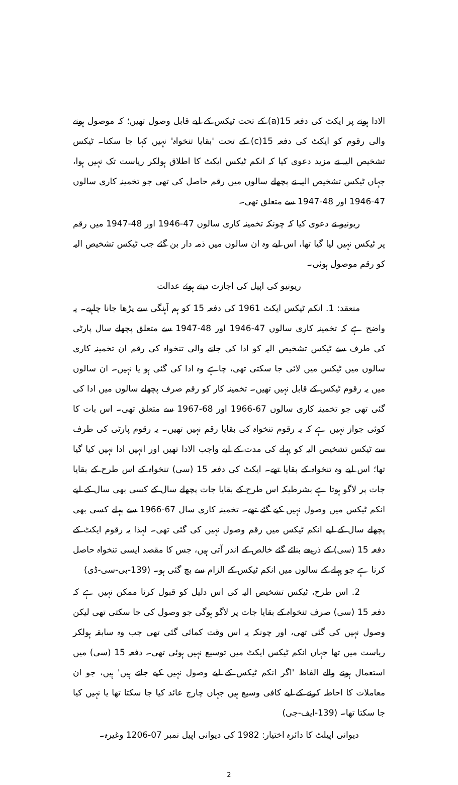الادا ہونے پر ایکٹ کی دفعہ 15(a) کے تحت ٹیکس کے لیے قابل وصول تھیں؛ کہ موصول ہونے والی رقوم کو ایکٹ کی دفعہ 15(c) کے تحت 'بقایا تنخواہ' نہیں کہا جا سکتا۔ ٹیکس تشخیص الیہ نے مزید دعوی کیا کہ انکم ٹیکس ایکٹ کا اطلاق ہولکر ریاست تک نہیں ہوا، جہاں ٹیکس تشخیص الیہ نے پچھلے سالوں میں رقم حاصل کی تھی جو تخمینہ کاری سالوں 47-1946 اور 48-1947 سے متعلق تھی۔
ریونیو نے دعوی کیا کہ چونکہ تخمینہ کاری سالوں 47-1946 اور 48-1947 میں رقم پر ٹیکس نہیں لیا گیا تھا، اس لیے وہ ان سالوں میں ذمہ دار بن گئے جب ٹیکس تشخیص الیہ کو رقم موصول ہوئی۔
ریونیو کی اپیل کی اجازت دیتے ہوئے عدالت
منعقد: 1. انکم ٹیکس ایکٹ 1961 کی دفعہ 15 کو ہم آہنگی سے پڑھا جانا چاہیے۔ یہ واضح ہے کہ تخمینہ کاری سالوں 47-1946 اور 48-1947 سے متعلق پچھلے سال پارٹی کی طرف سے ٹیکس تشخیص الیہ کو ادا کی جانے والی تنخواہ کی رقم ان تخمینہ کاری سالوں میں ٹیکس میں لائی جا سکتی تھی، چاہے وہ ادا کی گئی ہو یا نہیں۔ ان سالوں میں یہ رقوم ٹیکس کے قابل نہیں تھیں۔ تخمینہ کار کو رقم صرف پچھلے سالوں میں ادا کی گئی تھی جو تخمینہ کاری سالوں 67-1966 اور 68-1967 سے متعلق تھی۔ اس بات کا کوئی جواز نہیں ہے کہ یہ رقوم تنخواہ کی بقایا رقم نہیں تھیں۔ یہ رقوم پارٹی کی طرف سے ٹیکس تشخیص الیہ کو پہلے کی مدت کے لیے واجب الادا تھیں اور انہیں ادا نہیں کیا گیا تھا؛ اس لیے وہ تنخواہ کے بقایا تھے۔ ایکٹ کی دفعہ 15 (سی) تنخواہ کے اس طرح کے بقایا جات پر لاگو ہوتا ہے بشرطیکہ اس طرح کے بقایا جات پچھلے سال کے کسی بھی سال کے لیے انکم ٹیکس میں وصول نہیں کیے گئے تھے۔ تخمینہ کاری سال 67-1966 سے پہلے کسی بھی پچھلے سال کے لیے انکم ٹیکس میں رقم وصول نہیں کی گئی تھی۔ لہذا یہ رقوم ایکٹ کے دفعہ 15 (سی) کے ذریعے بنائے گئے خالص کے اندر آتی ہیں، جس کا مقصد ایسی تنخواہ حاصل کرنا ہے جو پہلے کے سالوں میں انکم ٹیکس کے الزام سے بچ گئی ہو۔ (139-بی-سی-ڈی)
2. اس طرح، ٹیکس تشخیص الیہ کی اس دلیل کو قبول کرنا ممکن نہیں ہے کہ دفعہ 15 (سی) صرف تنخواہ کے بقایا جات پر لاگو ہوگی جو وصول کی جا سکتی تھی لیکن وصول نہیں کی گئی تھی، اور چونکہ یہ اس وقت کمائی گئی تھی جب وہ سابقہ ہولکر ریاست میں تھا جہاں انکم ٹیکس ایکٹ میں توسیع نہیں ہوئی تھی۔ دفعہ 15 (سی) میں استعمال ہونے والے الفاظ 'اگر انکم ٹیکس کے لیے وصول نہیں کیے جاتے ہیں' ہیں، جو ان معاملات کا احاطہ کرنے کے لیے کافی وسیع ہیں جہاں چارج عائد کیا جا سکتا تھا یا نہیں کیا جا سکتا تھا۔ (139-ایف-جی)
دیوانی اپیلٹ کا دائرہ اختیار: 1982 کی دیوانی اپیل نمبر 07-1206 وغیرہ۔
2